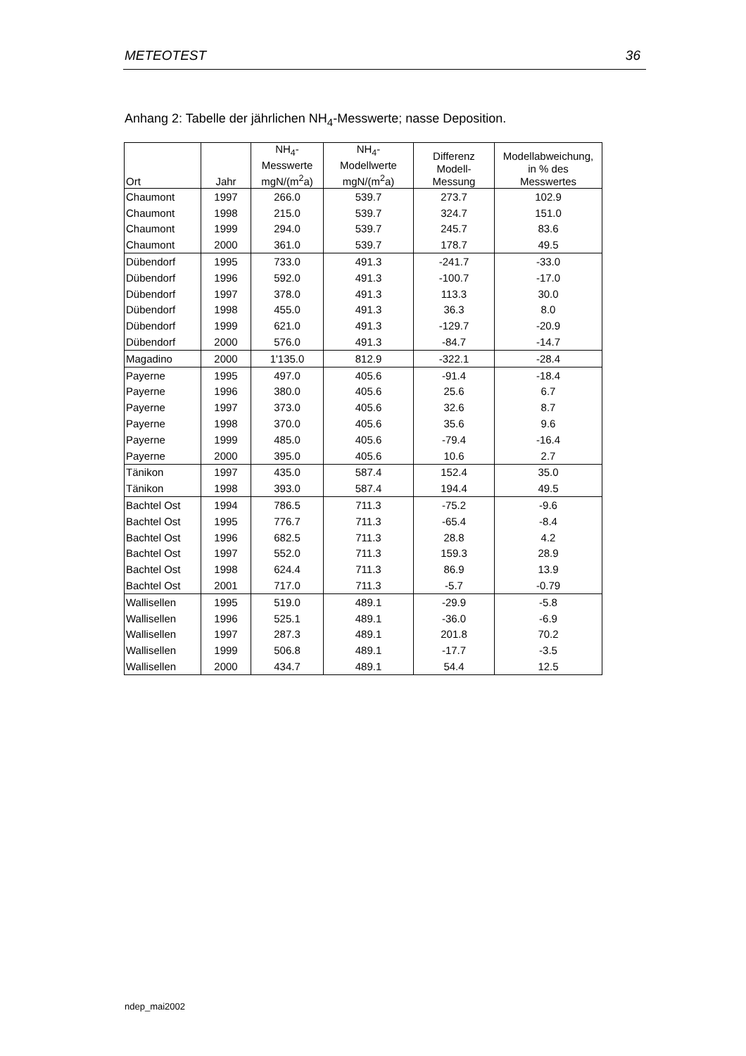METEOTEST 36
Anhang 2: Tabelle der jährlichen NH<sub>4</sub>-Messwerte; nasse Deposition.
| Ort | Jahr | NH<sub>4</sub>- Messwerte mgN/(m<sup>2</sup>a) | NH<sub>4</sub>- Modellwerte mgN/(m<sup>2</sup>a) | Differenz Modell- Messung | Modellabweichung, in % des Messwertes |
| --- | --- | --- | --- | --- | --- |
| Chaumont | 1997 | 266.0 | 539.7 | 273.7 | 102.9 |
| Chaumont | 1998 | 215.0 | 539.7 | 324.7 | 151.0 |
| Chaumont | 1999 | 294.0 | 539.7 | 245.7 | 83.6 |
| Chaumont | 2000 | 361.0 | 539.7 | 178.7 | 49.5 |
| Dübendorf | 1995 | 733.0 | 491.3 | -241.7 | -33.0 |
| Dübendorf | 1996 | 592.0 | 491.3 | -100.7 | -17.0 |
| Dübendorf | 1997 | 378.0 | 491.3 | 113.3 | 30.0 |
| Dübendorf | 1998 | 455.0 | 491.3 | 36.3 | 8.0 |
| Dübendorf | 1999 | 621.0 | 491.3 | -129.7 | -20.9 |
| Dübendorf | 2000 | 576.0 | 491.3 | -84.7 | -14.7 |
| Magadino | 2000 | 1'135.0 | 812.9 | -322.1 | -28.4 |
| Payerne | 1995 | 497.0 | 405.6 | -91.4 | -18.4 |
| Payerne | 1996 | 380.0 | 405.6 | 25.6 | 6.7 |
| Payerne | 1997 | 373.0 | 405.6 | 32.6 | 8.7 |
| Payerne | 1998 | 370.0 | 405.6 | 35.6 | 9.6 |
| Payerne | 1999 | 485.0 | 405.6 | -79.4 | -16.4 |
| Payerne | 2000 | 395.0 | 405.6 | 10.6 | 2.7 |
| Tänikon | 1997 | 435.0 | 587.4 | 152.4 | 35.0 |
| Tänikon | 1998 | 393.0 | 587.4 | 194.4 | 49.5 |
| Bachtel Ost | 1994 | 786.5 | 711.3 | -75.2 | -9.6 |
| Bachtel Ost | 1995 | 776.7 | 711.3 | -65.4 | -8.4 |
| Bachtel Ost | 1996 | 682.5 | 711.3 | 28.8 | 4.2 |
| Bachtel Ost | 1997 | 552.0 | 711.3 | 159.3 | 28.9 |
| Bachtel Ost | 1998 | 624.4 | 711.3 | 86.9 | 13.9 |
| Bachtel Ost | 2001 | 717.0 | 711.3 | -5.7 | -0.79 |
| Wallisellen | 1995 | 519.0 | 489.1 | -29.9 | -5.8 |
| Wallisellen | 1996 | 525.1 | 489.1 | -36.0 | -6.9 |
| Wallisellen | 1997 | 287.3 | 489.1 | 201.8 | 70.2 |
| Wallisellen | 1999 | 506.8 | 489.1 | -17.7 | -3.5 |
| Wallisellen | 2000 | 434.7 | 489.1 | 54.4 | 12.5 |
ndep_mai2002